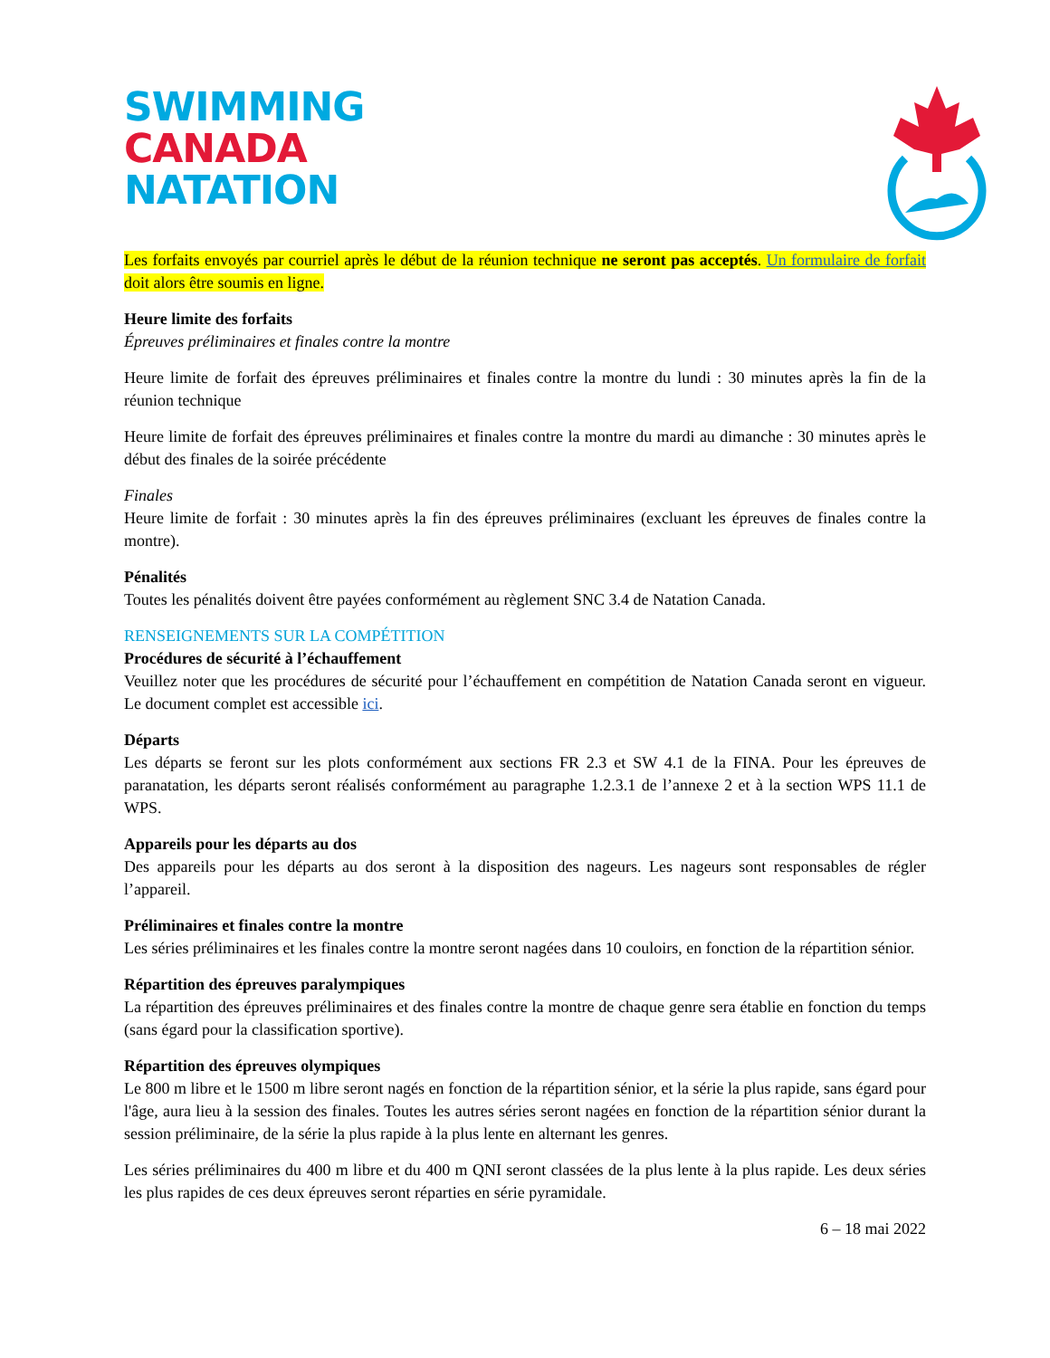SWIMMING
CANADA
NATATION
Les forfaits envoyés par courriel après le début de la réunion technique ne seront pas acceptés. Un formulaire de forfait doit alors être soumis en ligne.
Heure limite des forfaits
Épreuves préliminaires et finales contre la montre
Heure limite de forfait des épreuves préliminaires et finales contre la montre du lundi : 30 minutes après la fin de la réunion technique
Heure limite de forfait des épreuves préliminaires et finales contre la montre du mardi au dimanche : 30 minutes après le début des finales de la soirée précédente
Finales
Heure limite de forfait : 30 minutes après la fin des épreuves préliminaires (excluant les épreuves de finales contre la montre).
Pénalités
Toutes les pénalités doivent être payées conformément au règlement SNC 3.4 de Natation Canada.
RENSEIGNEMENTS SUR LA COMPÉTITION
Procédures de sécurité à l’échauffement
Veuillez noter que les procédures de sécurité pour l’échauffement en compétition de Natation Canada seront en vigueur. Le document complet est accessible ici.
Départs
Les départs se feront sur les plots conformément aux sections FR 2.3 et SW 4.1 de la FINA. Pour les épreuves de paranatation, les départs seront réalisés conformément au paragraphe 1.2.3.1 de l’annexe 2 et à la section WPS 11.1 de WPS.
Appareils pour les départs au dos
Des appareils pour les départs au dos seront à la disposition des nageurs. Les nageurs sont responsables de régler l’appareil.
Préliminaires et finales contre la montre
Les séries préliminaires et les finales contre la montre seront nagées dans 10 couloirs, en fonction de la répartition sénior.
Répartition des épreuves paralympiques
La répartition des épreuves préliminaires et des finales contre la montre de chaque genre sera établie en fonction du temps (sans égard pour la classification sportive).
Répartition des épreuves olympiques
Le 800 m libre et le 1500 m libre seront nagés en fonction de la répartition sénior, et la série la plus rapide, sans égard pour l'âge, aura lieu à la session des finales. Toutes les autres séries seront nagées en fonction de la répartition sénior durant la session préliminaire, de la série la plus rapide à la plus lente en alternant les genres.
Les séries préliminaires du 400 m libre et du 400 m QNI seront classées de la plus lente à la plus rapide. Les deux séries les plus rapides de ces deux épreuves seront réparties en série pyramidale.
6 – 18 mai 2022